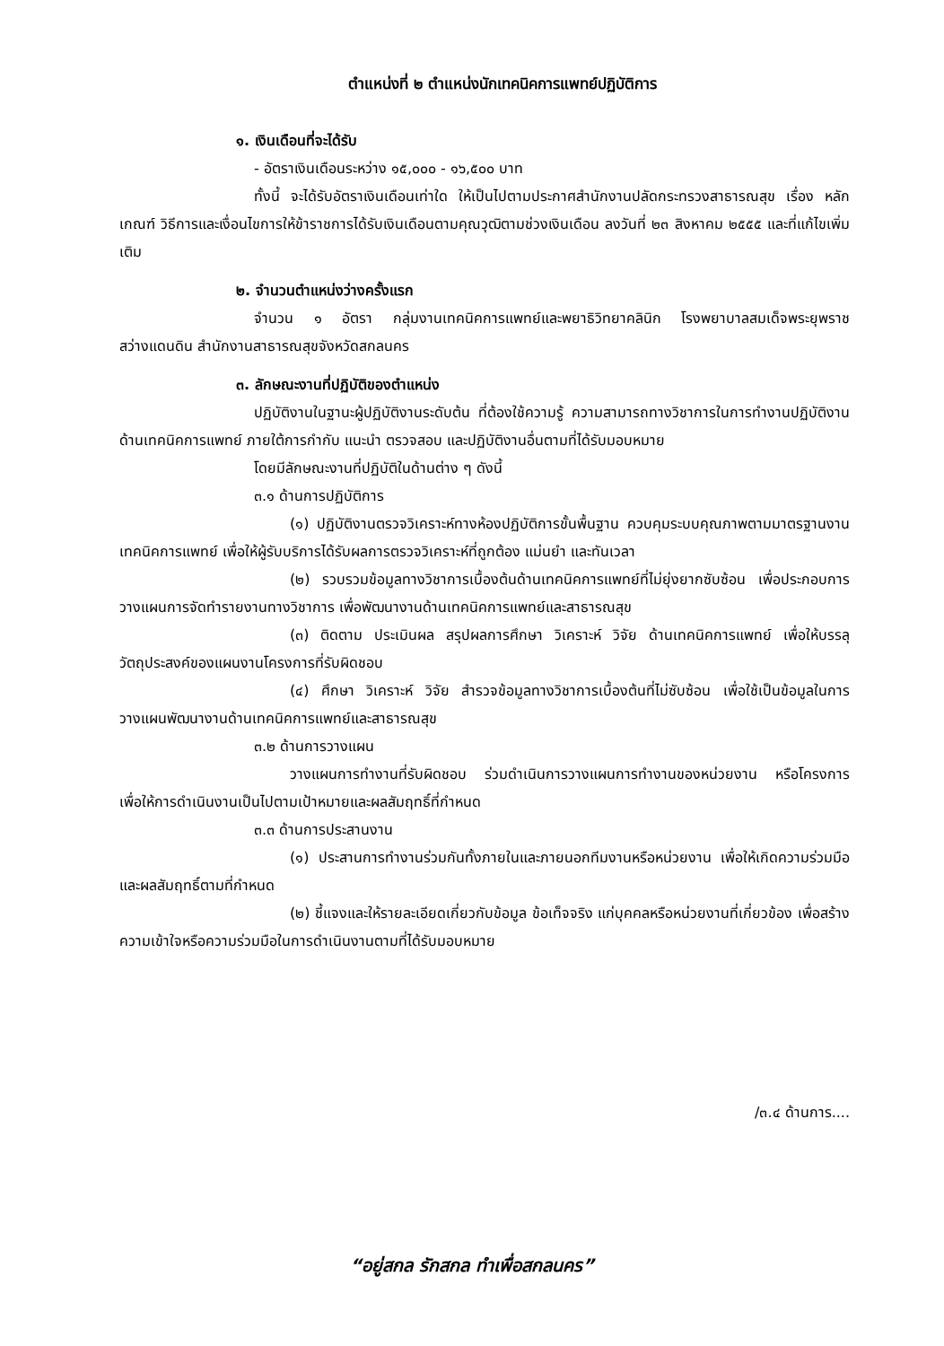ตำแหน่งที่ ๒ ตำแหน่งนักเทคนิคการแพทย์ปฏิบัติการ
๑. เงินเดือนที่จะได้รับ
- อัตราเงินเดือนระหว่าง ๑๕,๐๐๐ - ๑๖,๕๐๐ บาท
ทั้งนี้ จะได้รับอัตราเงินเดือนเท่าใด ให้เป็นไปตามประกาศสำนักงานปลัดกระทรวงสาธารณสุข เรื่อง หลักเกณฑ์ วิธีการและเงื่อนไขการให้ข้าราชการได้รับเงินเดือนตามคุณวุฒิตามช่วงเงินเดือน ลงวันที่ ๒๓ สิงหาคม ๒๕๕๕ และที่แก้ไขเพิ่มเติม
๒. จำนวนตำแหน่งว่างครั้งแรก
จำนวน ๑ อัตรา กลุ่มงานเทคนิคการแพทย์และพยาธิวิทยาคลินิก โรงพยาบาลสมเด็จพระยุพราชสว่างแดนดิน สำนักงานสาธารณสุขจังหวัดสกลนคร
๓. ลักษณะงานที่ปฏิบัติของตำแหน่ง
ปฏิบัติงานในฐานะผู้ปฏิบัติงานระดับต้น ที่ต้องใช้ความรู้ ความสามารถทางวิชาการในการทำงานปฏิบัติงานด้านเทคนิคการแพทย์ ภายใต้การกำกับ แนะนำ ตรวจสอบ และปฏิบัติงานอื่นตามที่ได้รับมอบหมาย
โดยมีลักษณะงานที่ปฏิบัติในด้านต่าง ๆ ดังนี้
๓.๑ ด้านการปฏิบัติการ
(๑) ปฏิบัติงานตรวจวิเคราะห์ทางห้องปฏิบัติการขั้นพื้นฐาน ควบคุมระบบคุณภาพตามมาตรฐานงานเทคนิคการแพทย์ เพื่อให้ผู้รับบริการได้รับผลการตรวจวิเคราะห์ที่ถูกต้อง แม่นยำ และทันเวลา
(๒) รวบรวมข้อมูลทางวิชาการเบื้องต้นด้านเทคนิคการแพทย์ที่ไม่ยุ่งยากซับซ้อน เพื่อประกอบการวางแผนการจัดทำรายงานทางวิชาการ เพื่อพัฒนางานด้านเทคนิคการแพทย์และสาธารณสุข
(๓) ติดตาม ประเมินผล สรุปผลการศึกษา วิเคราะห์ วิจัย ด้านเทคนิคการแพทย์ เพื่อให้บรรลุวัตถุประสงค์ของแผนงานโครงการที่รับผิดชอบ
(๔) ศึกษา วิเคราะห์ วิจัย สำรวจข้อมูลทางวิชาการเบื้องต้นที่ไม่ซับซ้อน เพื่อใช้เป็นข้อมูลในการวางแผนพัฒนางานด้านเทคนิคการแพทย์และสาธารณสุข
๓.๒ ด้านการวางแผน
วางแผนการทำงานที่รับผิดชอบ ร่วมดำเนินการวางแผนการทำงานของหน่วยงาน หรือโครงการ เพื่อให้การดำเนินงานเป็นไปตามเป้าหมายและผลสัมฤทธิ์ที่กำหนด
๓.๓ ด้านการประสานงาน
(๑) ประสานการทำงานร่วมกันทั้งภายในและภายนอกทีมงานหรือหน่วยงาน เพื่อให้เกิดความร่วมมือและผลสัมฤทธิ์ตามที่กำหนด
(๒) ชี้แจงและให้รายละเอียดเกี่ยวกับข้อมูล ข้อเท็จจริง แก่บุคคลหรือหน่วยงานที่เกี่ยวข้อง เพื่อสร้างความเข้าใจหรือความร่วมมือในการดำเนินงานตามที่ได้รับมอบหมาย
/๓.๔ ด้านการ....
“อยู่สกล รักสกล ทำเพื่อสกลนคร”